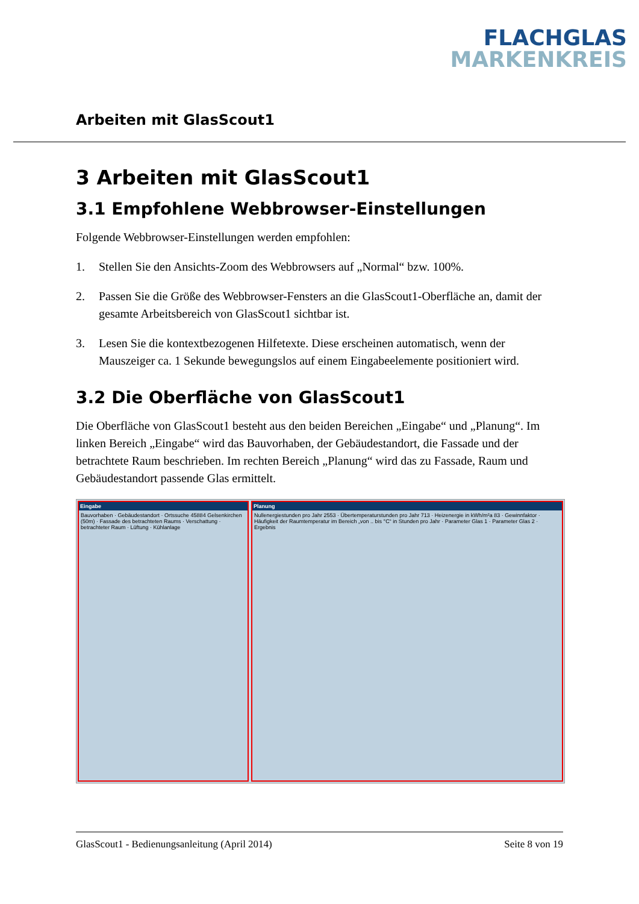FLACHGLAS
MARKENKREIS
Arbeiten mit GlasScout1
3 Arbeiten mit GlasScout1
3.1 Empfohlene Webbrowser-Einstellungen
Folgende Webbrowser-Einstellungen werden empfohlen:
1. Stellen Sie den Ansichts-Zoom des Webbrowsers auf „Normal“ bzw. 100%.
2. Passen Sie die Größe des Webbrowser-Fensters an die GlasScout1-Oberfläche an, damit der gesamte Arbeitsbereich von GlasScout1 sichtbar ist.
3. Lesen Sie die kontextbezogenen Hilfetexte. Diese erscheinen automatisch, wenn der Mauszeiger ca. 1 Sekunde bewegungslos auf einem Eingabeelemente positioniert wird.
3.2 Die Oberfläche von GlasScout1
Die Oberfläche von GlasScout1 besteht aus den beiden Bereichen „Eingabe“ und „Planung“. Im linken Bereich „Eingabe“ wird das Bauvorhaben, der Gebäudestandort, die Fassade und der betrachtete Raum beschrieben. Im rechten Bereich „Planung“ wird das zu Fassade, Raum und Gebäudestandort passende Glas ermittelt.
Eingabe
Bauvorhaben · Gebäudestandort · Ortssuche 45884 Gelsenkirchen (50m) · Fassade des betrachteten Raums · Verschattung · betrachteter Raum · Lüftung · Kühlanlage
Planung
Nullenergiestunden pro Jahr 2553 · Übertemperaturstunden pro Jahr 713 · Heizenergie in kWh/m²a 83 · Gewinnfaktor · Häufigkeit der Raumtemperatur im Bereich „von .. bis °C“ in Stunden pro Jahr · Parameter Glas 1 · Parameter Glas 2 · Ergebnis
GlasScout1 - Bedienungsanleitung (April 2014) Seite 8 von 19